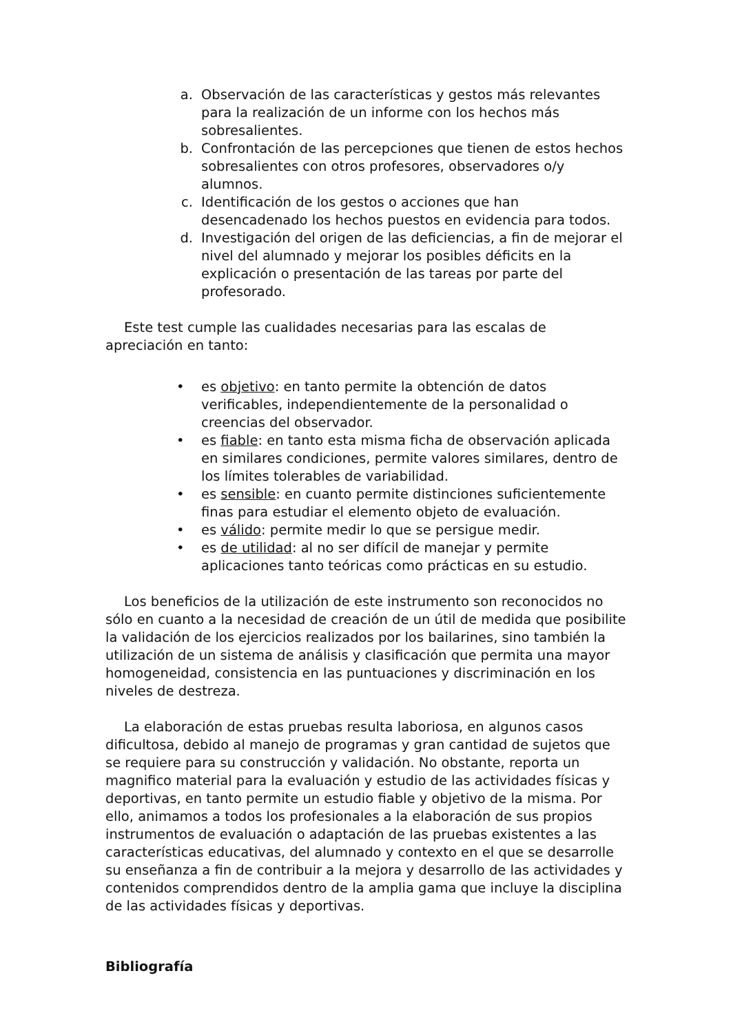a. Observación de las características y gestos más relevantes para la realización de un informe con los hechos más sobresalientes.
b. Confrontación de las percepciones que tienen de estos hechos sobresalientes con otros profesores, observadores o/y alumnos.
c. Identificación de los gestos o acciones que han desencadenado los hechos puestos en evidencia para todos.
d. Investigación del origen de las deficiencias, a fin de mejorar el nivel del alumnado y mejorar los posibles déficits en la explicación o presentación de las tareas por parte del profesorado.
Este test cumple las cualidades necesarias para las escalas de apreciación en tanto:
• es objetivo: en tanto permite la obtención de datos verificables, independientemente de la personalidad o creencias del observador.
• es fiable: en tanto esta misma ficha de observación aplicada en similares condiciones, permite valores similares, dentro de los límites tolerables de variabilidad.
• es sensible: en cuanto permite distinciones suficientemente finas para estudiar el elemento objeto de evaluación.
• es válido: permite medir lo que se persigue medir.
• es de utilidad: al no ser difícil de manejar y permite aplicaciones tanto teóricas como prácticas en su estudio.
Los beneficios de la utilización de este instrumento son reconocidos no sólo en cuanto a la necesidad de creación de un útil de medida que posibilite la validación de los ejercicios realizados por los bailarines, sino también la utilización de un sistema de análisis y clasificación que permita una mayor homogeneidad, consistencia en las puntuaciones y discriminación en los niveles de destreza.
La elaboración de estas pruebas resulta laboriosa, en algunos casos dificultosa, debido al manejo de programas y gran cantidad de sujetos que se requiere para su construcción y validación. No obstante, reporta un magnifico material para la evaluación y estudio de las actividades físicas y deportivas, en tanto permite un estudio fiable y objetivo de la misma. Por ello, animamos a todos los profesionales a la elaboración de sus propios instrumentos de evaluación o adaptación de las pruebas existentes a las características educativas, del alumnado y contexto en el que se desarrolle su enseñanza a fin de contribuir a la mejora y desarrollo de las actividades y contenidos comprendidos dentro de la amplia gama que incluye la disciplina de las actividades físicas y deportivas.
Bibliografía